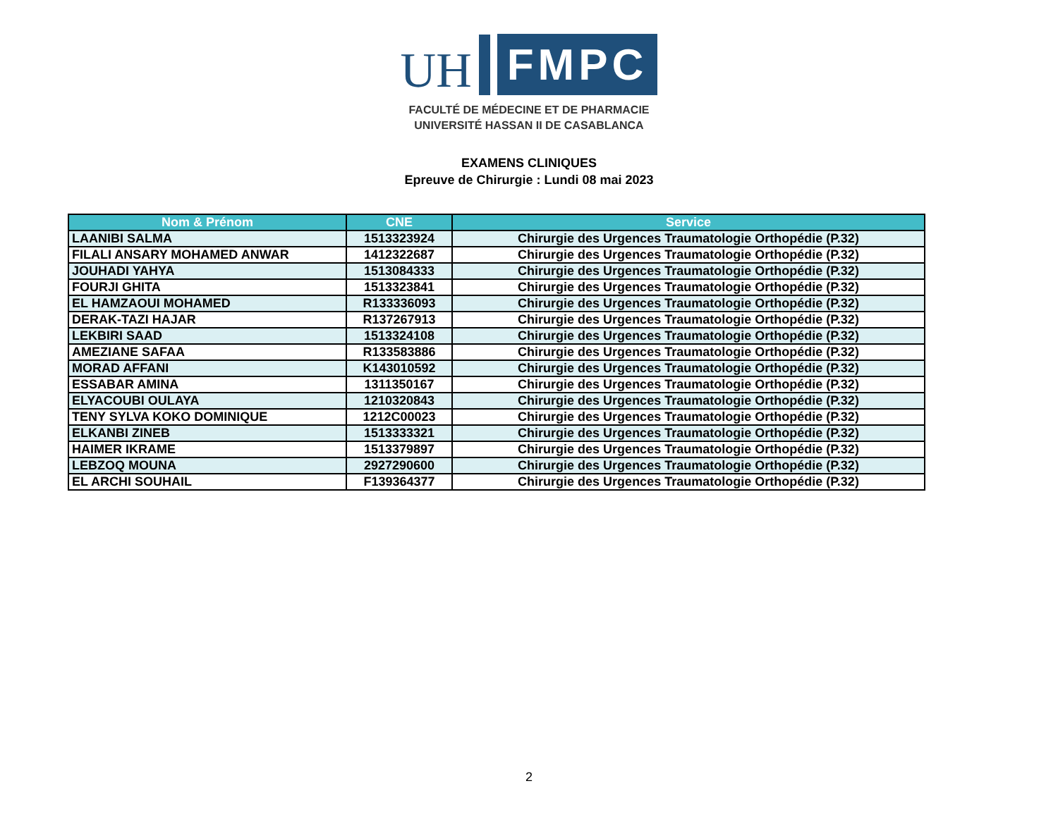UH
FMPC
FACULTÉ DE MÉDECINE ET DE PHARMACIE
UNIVERSITÉ HASSAN II DE CASABLANCA
EXAMENS CLINIQUES
Epreuve de Chirurgie : Lundi 08 mai 2023
| Nom & Prénom | CNE | Service |
| --- | --- | --- |
| LAANIBI SALMA | 1513323924 | Chirurgie des Urgences Traumatologie Orthopédie (P.32) |
| FILALI ANSARY MOHAMED ANWAR | 1412322687 | Chirurgie des Urgences Traumatologie Orthopédie (P.32) |
| JOUHADI YAHYA | 1513084333 | Chirurgie des Urgences Traumatologie Orthopédie (P.32) |
| FOURJI GHITA | 1513323841 | Chirurgie des Urgences Traumatologie Orthopédie (P.32) |
| EL HAMZAOUI MOHAMED | R133336093 | Chirurgie des Urgences Traumatologie Orthopédie (P.32) |
| DERAK-TAZI HAJAR | R137267913 | Chirurgie des Urgences Traumatologie Orthopédie (P.32) |
| LEKBIRI SAAD | 1513324108 | Chirurgie des Urgences Traumatologie Orthopédie (P.32) |
| AMEZIANE SAFAA | R133583886 | Chirurgie des Urgences Traumatologie Orthopédie (P.32) |
| MORAD AFFANI | K143010592 | Chirurgie des Urgences Traumatologie Orthopédie (P.32) |
| ESSABAR AMINA | 1311350167 | Chirurgie des Urgences Traumatologie Orthopédie (P.32) |
| ELYACOUBI OULAYA | 1210320843 | Chirurgie des Urgences Traumatologie Orthopédie (P.32) |
| TENY SYLVA KOKO DOMINIQUE | 1212C00023 | Chirurgie des Urgences Traumatologie Orthopédie (P.32) |
| ELKANBI ZINEB | 1513333321 | Chirurgie des Urgences Traumatologie Orthopédie (P.32) |
| HAIMER IKRAME | 1513379897 | Chirurgie des Urgences Traumatologie Orthopédie (P.32) |
| LEBZOQ MOUNA | 2927290600 | Chirurgie des Urgences Traumatologie Orthopédie (P.32) |
| EL ARCHI SOUHAIL | F139364377 | Chirurgie des Urgences Traumatologie Orthopédie (P.32) |
2